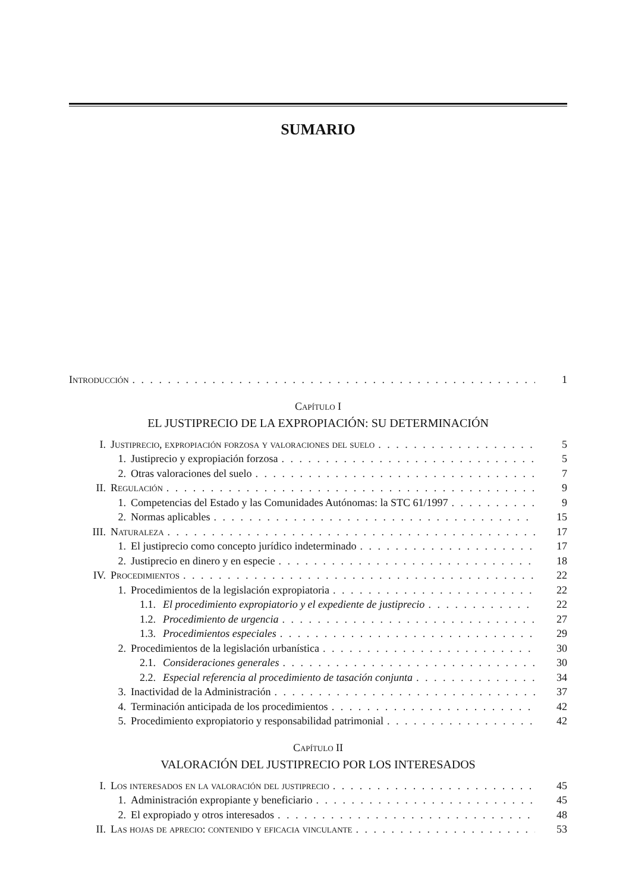SUMARIO
Introducción 1
Capítulo I
EL JUSTIPRECIO DE LA EXPROPIACIÓN: SU DETERMINACIÓN
I. Justiprecio, expropiación forzosa y valoraciones del suelo 5
1. Justiprecio y expropiación forzosa 5
2. Otras valoraciones del suelo 7
II. Regulación 9
1. Competencias del Estado y las Comunidades Autónomas: la STC 61/1997 9
2. Normas aplicables 15
III. Naturaleza 17
1. El justiprecio como concepto jurídico indeterminado 17
2. Justiprecio en dinero y en especie 18
IV. Procedimientos 22
1. Procedimientos de la legislación expropiatoria 22
1.1. El procedimiento expropiatorio y el expediente de justiprecio 22
1.2. Procedimiento de urgencia 27
1.3. Procedimientos especiales 29
2. Procedimientos de la legislación urbanística 30
2.1. Consideraciones generales 30
2.2. Especial referencia al procedimiento de tasación conjunta 34
3. Inactividad de la Administración 37
4. Terminación anticipada de los procedimientos 42
5. Procedimiento expropiatorio y responsabilidad patrimonial 42
Capítulo II
VALORACIÓN DEL JUSTIPRECIO POR LOS INTERESADOS
I. Los interesados en la valoración del justiprecio 45
1. Administración expropiante y beneficiario 45
2. El expropiado y otros interesados 48
II. Las hojas de aprecio: contenido y eficacia vinculante 53